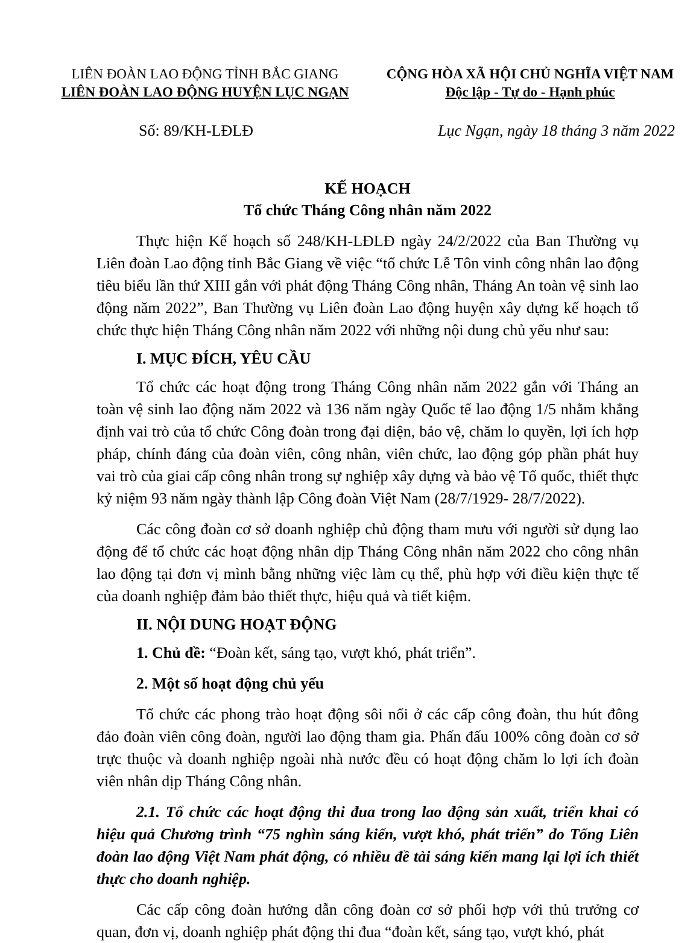LIÊN ĐOÀN LAO ĐỘNG TỈNH BẮC GIANG
LIÊN ĐOÀN LAO ĐỘNG HUYỆN LỤC NGẠN
CỘNG HÒA XÃ HỘI CHỦ NGHĨA VIỆT NAM
Độc lập - Tự do - Hạnh phúc
Số: 89/KH-LĐLĐ Lục Ngạn, ngày 18 tháng 3 năm 2022
KẾ HOẠCH
Tổ chức Tháng Công nhân năm 2022
Thực hiện Kế hoạch số 248/KH-LĐLĐ ngày 24/2/2022 của Ban Thường vụ Liên đoàn Lao động tỉnh Bắc Giang về việc “tổ chức Lễ Tôn vinh công nhân lao động tiêu biểu lần thứ XIII gắn với phát động Tháng Công nhân, Tháng An toàn vệ sinh lao động năm 2022”, Ban Thường vụ Liên đoàn Lao động huyện xây dựng kế hoạch tổ chức thực hiện Tháng Công nhân năm 2022 với những nội dung chủ yếu như sau:
I. MỤC ĐÍCH, YÊU CẦU
Tổ chức các hoạt động trong Tháng Công nhân năm 2022 gắn với Tháng an toàn vệ sinh lao động năm 2022 và 136 năm ngày Quốc tế lao động 1/5 nhằm khẳng định vai trò của tổ chức Công đoàn trong đại diện, bảo vệ, chăm lo quyền, lợi ích hợp pháp, chính đáng của đoàn viên, công nhân, viên chức, lao động góp phần phát huy vai trò của giai cấp công nhân trong sự nghiệp xây dựng và bảo vệ Tổ quốc, thiết thực kỷ niệm 93 năm ngày thành lập Công đoàn Việt Nam (28/7/1929- 28/7/2022).
Các công đoàn cơ sở doanh nghiệp chủ động tham mưu với người sử dụng lao động để tổ chức các hoạt động nhân dịp Tháng Công nhân năm 2022 cho công nhân lao động tại đơn vị mình bằng những việc làm cụ thể, phù hợp với điều kiện thực tế của doanh nghiệp đảm bảo thiết thực, hiệu quả và tiết kiệm.
II. NỘI DUNG HOẠT ĐỘNG
1. Chủ đề: “Đoàn kết, sáng tạo, vượt khó, phát triển”.
2. Một số hoạt động chủ yếu
Tổ chức các phong trào hoạt động sôi nổi ở các cấp công đoàn, thu hút đông đảo đoàn viên công đoàn, người lao động tham gia. Phấn đấu 100% công đoàn cơ sở trực thuộc và doanh nghiệp ngoài nhà nước đều có hoạt động chăm lo lợi ích đoàn viên nhân dịp Tháng Công nhân.
2.1. Tổ chức các hoạt động thi đua trong lao động sản xuất, triển khai có hiệu quả Chương trình “75 nghìn sáng kiến, vượt khó, phát triển” do Tổng Liên đoàn lao động Việt Nam phát động, có nhiều đề tài sáng kiến mang lại lợi ích thiết thực cho doanh nghiệp.
Các cấp công đoàn hướng dẫn công đoàn cơ sở phối hợp với thủ trưởng cơ quan, đơn vị, doanh nghiệp phát động thi đua “đoàn kết, sáng tạo, vượt khó, phát